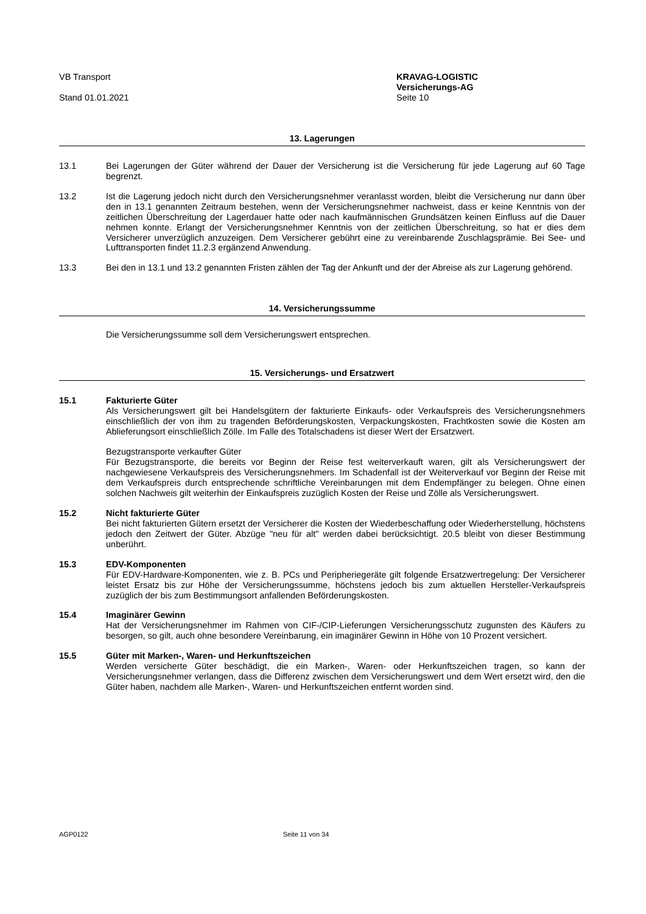VB Transport
Stand 01.01.2021
KRAVAG-LOGISTIC
Versicherungs-AG
Seite 10
13. Lagerungen
13.1 Bei Lagerungen der Güter während der Dauer der Versicherung ist die Versicherung für jede Lagerung auf 60 Tage begrenzt.
13.2 Ist die Lagerung jedoch nicht durch den Versicherungsnehmer veranlasst worden, bleibt die Versicherung nur dann über den in 13.1 genannten Zeitraum bestehen, wenn der Versicherungsnehmer nachweist, dass er keine Kenntnis von der zeitlichen Überschreitung der Lagerdauer hatte oder nach kaufmännischen Grundsätzen keinen Einfluss auf die Dauer nehmen konnte. Erlangt der Versicherungsnehmer Kenntnis von der zeitlichen Überschreitung, so hat er dies dem Versicherer unverzüglich anzuzeigen. Dem Versicherer gebührt eine zu vereinbarende Zuschlagsprämie. Bei See- und Lufttransporten findet 11.2.3 ergänzend Anwendung.
13.3 Bei den in 13.1 und 13.2 genannten Fristen zählen der Tag der Ankunft und der der Abreise als zur Lagerung gehörend.
14. Versicherungssumme
Die Versicherungssumme soll dem Versicherungswert entsprechen.
15. Versicherungs- und Ersatzwert
15.1 Fakturierte Güter
Als Versicherungswert gilt bei Handelsgütern der fakturierte Einkaufs- oder Verkaufspreis des Versicherungsnehmers einschließlich der von ihm zu tragenden Beförderungskosten, Verpackungskosten, Frachtkosten sowie die Kosten am Ablieferungsort einschließlich Zölle. Im Falle des Totalschadens ist dieser Wert der Ersatzwert.
Bezugstransporte verkaufter Güter
Für Bezugstransporte, die bereits vor Beginn der Reise fest weiterverkauft waren, gilt als Versicherungswert der nachgewiesene Verkaufspreis des Versicherungsnehmers. Im Schadenfall ist der Weiterverkauf vor Beginn der Reise mit dem Verkaufspreis durch entsprechende schriftliche Vereinbarungen mit dem Endempfänger zu belegen. Ohne einen solchen Nachweis gilt weiterhin der Einkaufspreis zuzüglich Kosten der Reise und Zölle als Versicherungswert.
15.2 Nicht fakturierte Güter
Bei nicht fakturierten Gütern ersetzt der Versicherer die Kosten der Wiederbeschaffung oder Wiederherstellung, höchstens jedoch den Zeitwert der Güter. Abzüge "neu für alt" werden dabei berücksichtigt. 20.5 bleibt von dieser Bestimmung unberührt.
15.3 EDV-Komponenten
Für EDV-Hardware-Komponenten, wie z. B. PCs und Peripheriegeräte gilt folgende Ersatzwertregelung: Der Versicherer leistet Ersatz bis zur Höhe der Versicherungssumme, höchstens jedoch bis zum aktuellen Hersteller-Verkaufspreis zuzüglich der bis zum Bestimmungsort anfallenden Beförderungskosten.
15.4 Imaginärer Gewinn
Hat der Versicherungsnehmer im Rahmen von CIF-/CIP-Lieferungen Versicherungsschutz zugunsten des Käufers zu besorgen, so gilt, auch ohne besondere Vereinbarung, ein imaginärer Gewinn in Höhe von 10 Prozent versichert.
15.5 Güter mit Marken-, Waren- und Herkunftszeichen
Werden versicherte Güter beschädigt, die ein Marken-, Waren- oder Herkunftszeichen tragen, so kann der Versicherungsnehmer verlangen, dass die Differenz zwischen dem Versicherungswert und dem Wert ersetzt wird, den die Güter haben, nachdem alle Marken-, Waren- und Herkunftszeichen entfernt worden sind.
AGP0122 Seite 11 von 34